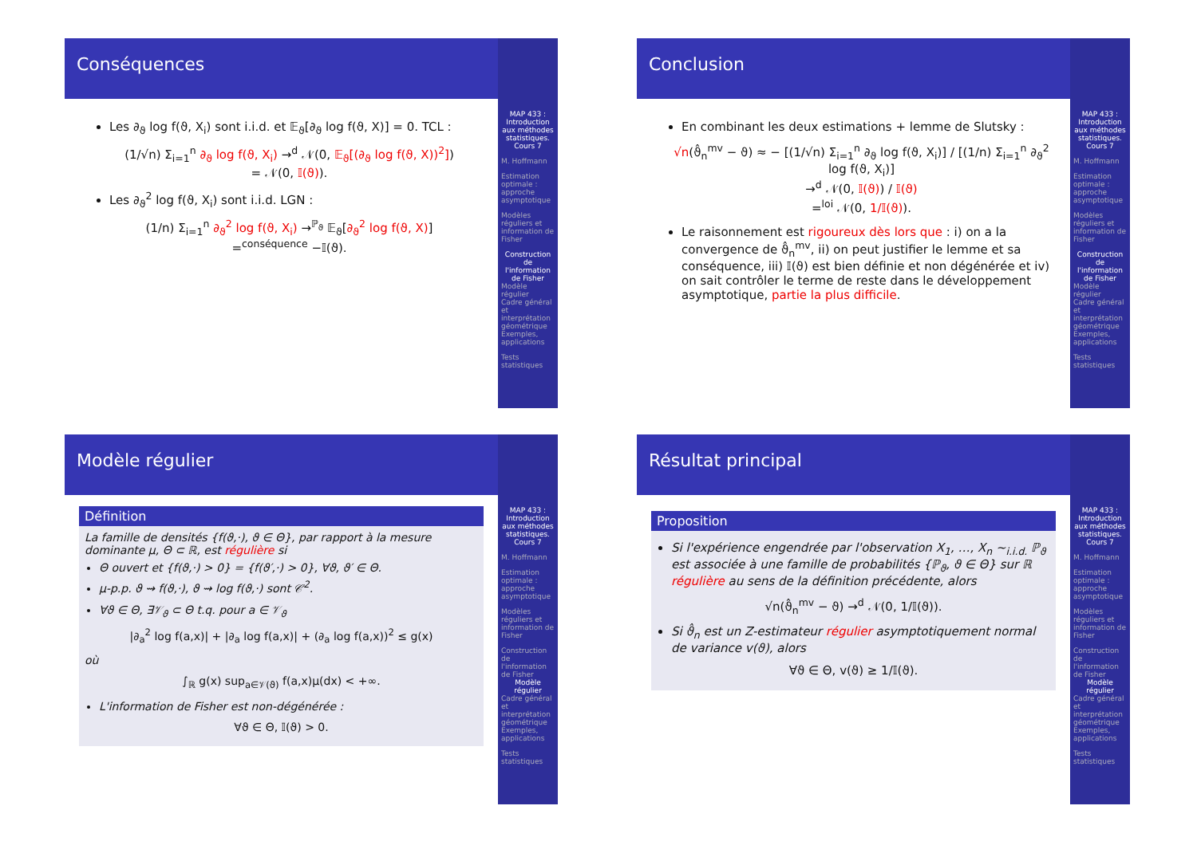Conséquences
Les ∂<sub>ϑ</sub> log f(ϑ, X<sub>i</sub>) sont i.i.d. et 𝔼<sub>ϑ</sub>[∂<sub>ϑ</sub> log f(ϑ, X)] = 0. TCL :
(1/√n) Σ<sub>i=1</sub><sup>n</sup> ∂<sub>ϑ</sub> log f(ϑ, X<sub>i</sub>) →<sup>d</sup> 𝒩(0, 𝔼<sub>ϑ</sub>[(∂<sub>ϑ</sub> log f(ϑ, X))<sup>2</sup>])
= 𝒩(0, 𝕀(ϑ)).
Les ∂<sub>ϑ</sub><sup>2</sup> log f(ϑ, X<sub>i</sub>) sont i.i.d. LGN :
(1/n) Σ<sub>i=1</sub><sup>n</sup> ∂<sub>ϑ</sub><sup>2</sup> log f(ϑ, X<sub>i</sub>) →<sup>ℙ<sub>ϑ</sub></sup> 𝔼<sub>ϑ</sub>[∂<sub>ϑ</sub><sup>2</sup> log f(ϑ, X)]
=<sup>conséquence</sup> −𝕀(ϑ).
MAP 433 : Introduction aux méthodes statistiques. Cours 7
M. Hoffmann
Estimation optimale : approche asymptotique
Modèles réguliers et information de Fisher
Construction de l'information de Fisher
Modèle régulier
Cadre général et interprétation géométrique
Exemples, applications
Tests statistiques
Conclusion
En combinant les deux estimations + lemme de Slutsky :
√n(ϑ̂<sub>n</sub><sup>mv</sup> − ϑ) ≈ − [(1/√n) Σ<sub>i=1</sub><sup>n</sup> ∂<sub>ϑ</sub> log f(ϑ, X<sub>i</sub>)] / [(1/n) Σ<sub>i=1</sub><sup>n</sup> ∂<sub>ϑ</sub><sup>2</sup> log f(ϑ, X<sub>i</sub>)]
→<sup>d</sup> 𝒩(0, 𝕀(ϑ)) / 𝕀(ϑ)
=<sup>loi</sup> 𝒩(0, 1/𝕀(ϑ)).
Le raisonnement est rigoureux dès lors que : i) on a la convergence de ϑ̂<sub>n</sub><sup>mv</sup>, ii) on peut justifier le lemme et sa conséquence, iii) 𝕀(ϑ) est bien définie et non dégénérée et iv) on sait contrôler le terme de reste dans le développement asymptotique, partie la plus difficile.
MAP 433 : Introduction aux méthodes statistiques. Cours 7
M. Hoffmann
Estimation optimale : approche asymptotique
Modèles réguliers et information de Fisher
Construction de l'information de Fisher
Modèle régulier
Cadre général et interprétation géométrique
Exemples, applications
Tests statistiques
Modèle régulier
Définition
La famille de densités {f(ϑ,·), ϑ ∈ Θ}, par rapport à la mesure dominante μ, Θ ⊂ ℝ, est régulière si
Θ ouvert et {f(ϑ,·) > 0} = {f(ϑ′,·) > 0}, ∀ϑ, ϑ′ ∈ Θ.
μ-p.p. ϑ ⇝ f(ϑ,·), ϑ ⇝ log f(ϑ,·) sont 𝒞<sup>2</sup>.
∀ϑ ∈ Θ, ∃𝒱<sub>ϑ</sub> ⊂ Θ t.q. pour a ∈ 𝒱<sub>ϑ</sub>
|∂<sub>a</sub><sup>2</sup> log f(a,x)| + |∂<sub>a</sub> log f(a,x)| + (∂<sub>a</sub> log f(a,x))<sup>2</sup> ≤ g(x)
où
∫<sub>ℝ</sub> g(x) sup<sub>a∈𝒱(ϑ)</sub> f(a,x)μ(dx) < +∞.
L'information de Fisher est non-dégénérée :
∀ϑ ∈ Θ, 𝕀(ϑ) > 0.
MAP 433 : Introduction aux méthodes statistiques. Cours 7
M. Hoffmann
Estimation optimale : approche asymptotique
Modèles réguliers et information de Fisher
Construction de l'information de Fisher
Modèle régulier
Cadre général et interprétation géométrique
Exemples, applications
Tests statistiques
Résultat principal
Proposition
Si l'expérience engendrée par l'observation X<sub>1</sub>, …, X<sub>n</sub> ∼<sub>i.i.d.</sub> ℙ<sub>ϑ</sub> est associée à une famille de probabilités {ℙ<sub>ϑ</sub>, ϑ ∈ Θ} sur ℝ régulière au sens de la définition précédente, alors
√n(ϑ̂<sub>n</sub><sup>mv</sup> − ϑ) →<sup>d</sup> 𝒩(0, 1/𝕀(ϑ)).
Si ϑ̂<sub>n</sub> est un Z-estimateur régulier asymptotiquement normal de variance v(ϑ), alors
∀ϑ ∈ Θ, v(ϑ) ≥ 1/𝕀(ϑ).
MAP 433 : Introduction aux méthodes statistiques. Cours 7
M. Hoffmann
Estimation optimale : approche asymptotique
Modèles réguliers et information de Fisher
Construction de l'information de Fisher
Modèle régulier
Cadre général et interprétation géométrique
Exemples, applications
Tests statistiques